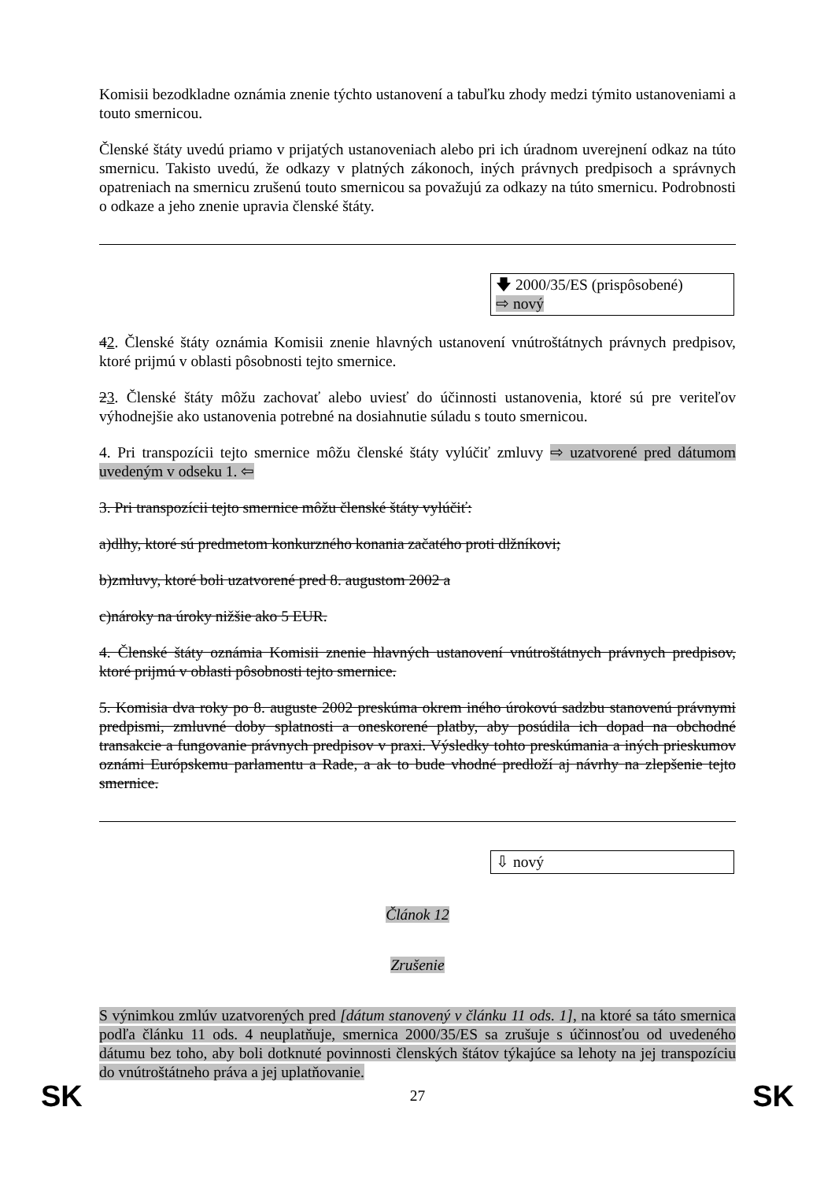Komisii bezodkladne oznámia znenie týchto ustanovení a tabuľku zhody medzi týmito ustanoveniami a touto smernicou.
Členské štáty uvedú priamo v prijatých ustanoveniach alebo pri ich úradnom uverejnení odkaz na túto smernicu. Takisto uvedú, že odkazy v platných zákonoch, iných právnych predpisoch a správnych opatreniach na smernicu zrušenú touto smernicou sa považujú za odkazy na túto smernicu. Podrobnosti o odkaze a jeho znenie upravia členské štáty.
🡇 2000/35/ES (prispôsobené)
⇨ nový
42. Členské štáty oznámia Komisii znenie hlavných ustanovení vnútroštátnych právnych predpisov, ktoré prijmú v oblasti pôsobnosti tejto smernice.
23. Členské štáty môžu zachovať alebo uviesť do účinnosti ustanovenia, ktoré sú pre veriteľov výhodnejšie ako ustanovenia potrebné na dosiahnutie súladu s touto smernicou.
4. Pri transpozícii tejto smernice môžu členské štáty vylúčiť zmluvy ⇨ uzatvorené pred dátumom uvedeným v odseku 1. ⇦
3. Pri transpozícii tejto smernice môžu členské štáty vylúčiť:
a) dlhy, ktoré sú predmetom konkurzného konania začatého proti dlžníkovi;
b) zmluvy, ktoré boli uzatvorené pred 8. augustom 2002 a
c) nároky na úroky nižšie ako 5 EUR.
4. Členské štáty oznámia Komisii znenie hlavných ustanovení vnútroštátnych právnych predpisov, ktoré prijmú v oblasti pôsobnosti tejto smernice.
5. Komisia dva roky po 8. auguste 2002 preskúma okrem iného úrokovú sadzbu stanovenú právnymi predpismi, zmluvné doby splatnosti a oneskorené platby, aby posúdila ich dopad na obchodné transakcie a fungovanie právnych predpisov v praxi. Výsledky tohto preskúmania a iných prieskumov oznámi Európskemu parlamentu a Rade, a ak to bude vhodné predloží aj návrhy na zlepšenie tejto smernice.
⇩ nový
Článok 12
Zrušenie
S výnimkou zmlúv uzatvorených pred [dátum stanovený v článku 11 ods. 1], na ktoré sa táto smernica podľa článku 11 ods. 4 neuplatňuje, smernica 2000/35/ES sa zrušuje s účinnosťou od uvedeného dátumu bez toho, aby boli dotknuté povinnosti členských štátov týkajúce sa lehoty na jej transpozíciu do vnútroštátneho práva a jej uplatňovanie.
SK 27 SK